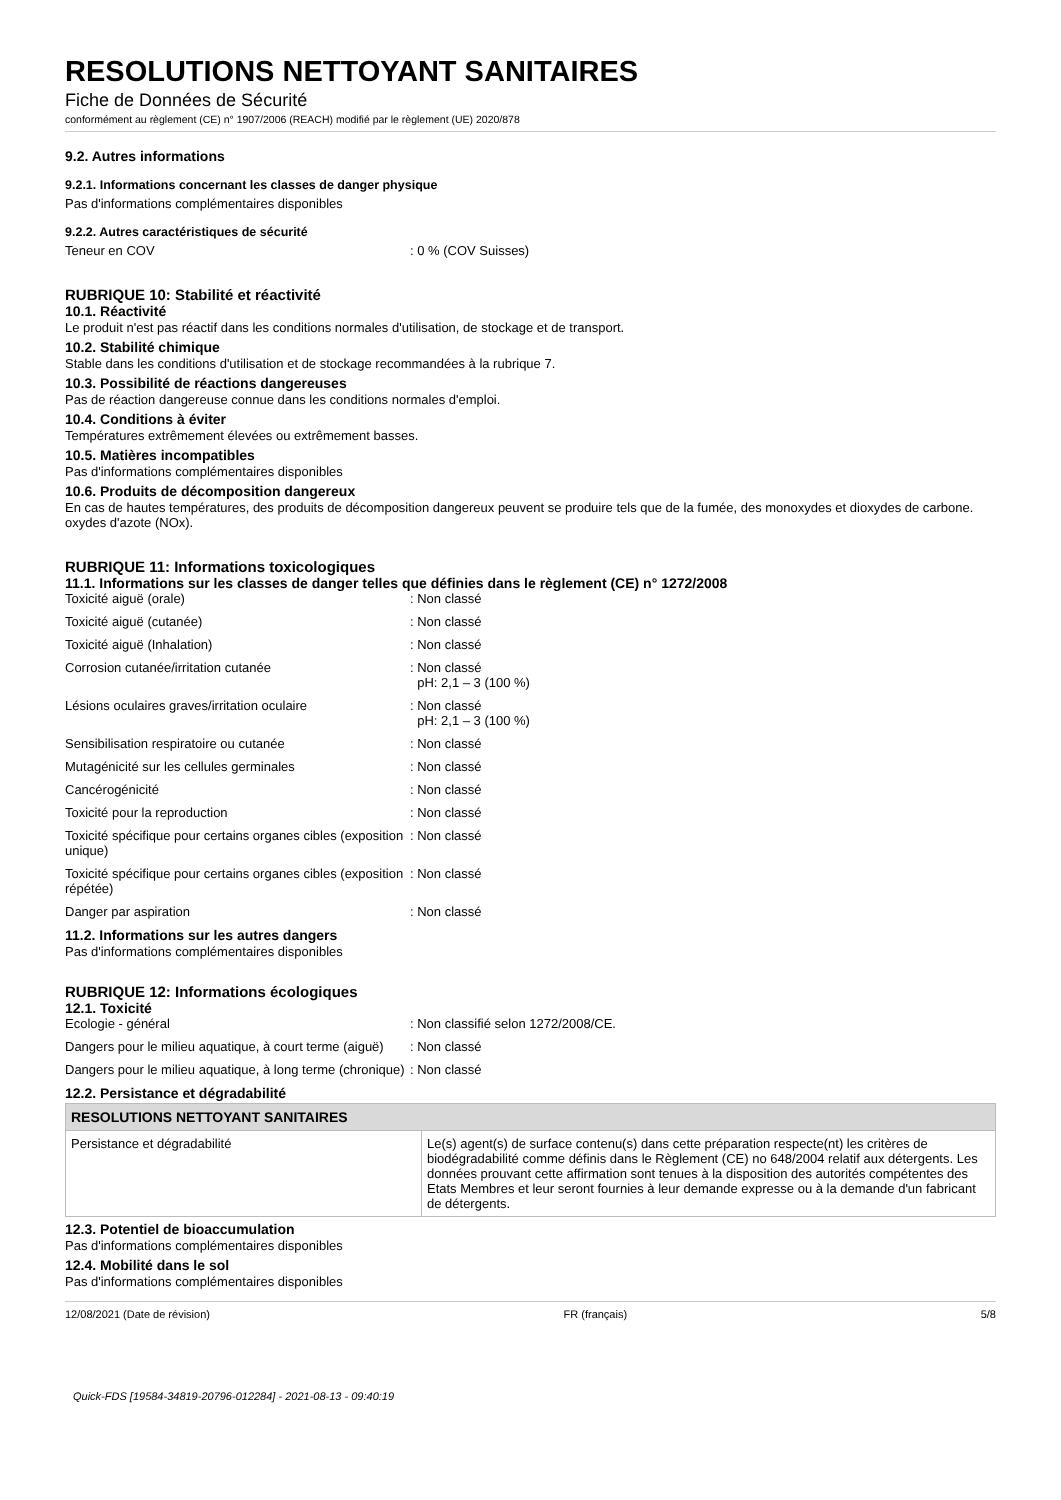RESOLUTIONS NETTOYANT SANITAIRES
Fiche de Données de Sécurité
conformément au règlement (CE) n° 1907/2006 (REACH) modifié par le règlement (UE) 2020/878
9.2. Autres informations
9.2.1. Informations concernant les classes de danger physique
Pas d'informations complémentaires disponibles
9.2.2. Autres caractéristiques de sécurité
Teneur en COV : 0 % (COV Suisses)
RUBRIQUE 10: Stabilité et réactivité
10.1. Réactivité
Le produit n'est pas réactif dans les conditions normales d'utilisation, de stockage et de transport.
10.2. Stabilité chimique
Stable dans les conditions d'utilisation et de stockage recommandées à la rubrique 7.
10.3. Possibilité de réactions dangereuses
Pas de réaction dangereuse connue dans les conditions normales d'emploi.
10.4. Conditions à éviter
Températures extrêmement élevées ou extrêmement basses.
10.5. Matières incompatibles
Pas d'informations complémentaires disponibles
10.6. Produits de décomposition dangereux
En cas de hautes températures, des produits de décomposition dangereux peuvent se produire tels que de la fumée, des monoxydes et dioxydes de carbone. oxydes d'azote (NOx).
RUBRIQUE 11: Informations toxicologiques
11.1. Informations sur les classes de danger telles que définies dans le règlement (CE) n° 1272/2008
Toxicité aiguë (orale) : Non classé
Toxicité aiguë (cutanée) : Non classé
Toxicité aiguë (Inhalation) : Non classé
Corrosion cutanée/irritation cutanée : Non classé
pH: 2,1 – 3 (100 %)
Lésions oculaires graves/irritation oculaire : Non classé
pH: 2,1 – 3 (100 %)
Sensibilisation respiratoire ou cutanée : Non classé
Mutagénicité sur les cellules germinales : Non classé
Cancérogénicité : Non classé
Toxicité pour la reproduction : Non classé
Toxicité spécifique pour certains organes cibles (exposition unique)
: Non classé
Toxicité spécifique pour certains organes cibles (exposition répétée)
: Non classé
Danger par aspiration : Non classé
11.2. Informations sur les autres dangers
Pas d'informations complémentaires disponibles
RUBRIQUE 12: Informations écologiques
12.1. Toxicité
Ecologie - général : Non classifié selon 1272/2008/CE.
Dangers pour le milieu aquatique, à court terme (aiguë)
: Non classé
Dangers pour le milieu aquatique, à long terme (chronique)
: Non classé
12.2. Persistance et dégradabilité
| RESOLUTIONS NETTOYANT SANITAIRES | |
| --- | --- |
| Persistance et dégradabilité | Le(s) agent(s) de surface contenu(s) dans cette préparation respecte(nt) les critères de biodégradabilité comme définis dans le Règlement (CE) no 648/2004 relatif aux détergents. Les données prouvant cette affirmation sont tenues à la disposition des autorités compétentes des Etats Membres et leur seront fournies à leur demande expresse ou à la demande d'un fabricant de détergents. |
12.3. Potentiel de bioaccumulation
Pas d'informations complémentaires disponibles
12.4. Mobilité dans le sol
Pas d'informations complémentaires disponibles
12/08/2021 (Date de révision) FR (français) 5/8
Quick-FDS [19584-34819-20796-012284] - 2021-08-13 - 09:40:19